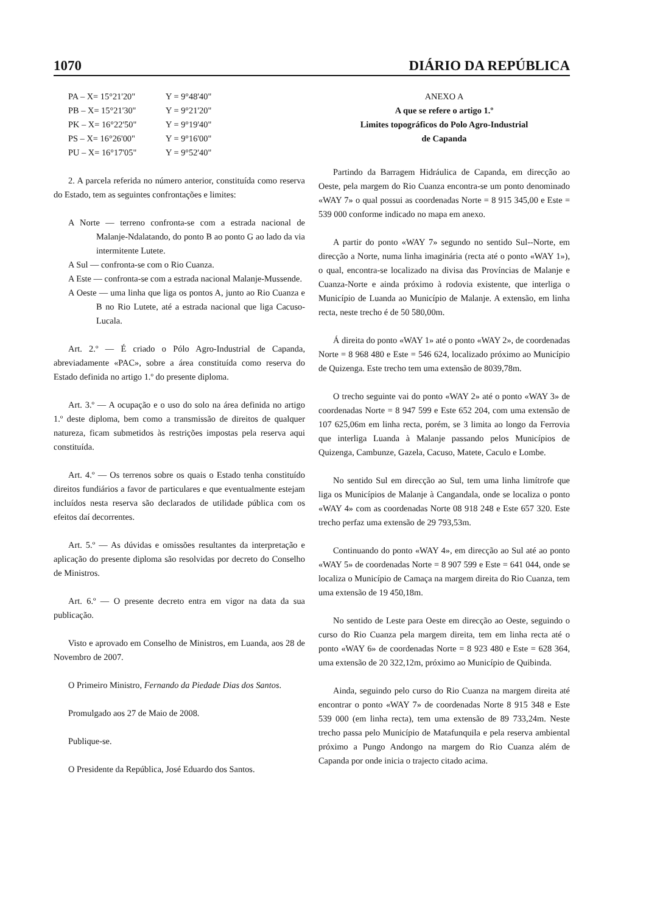1070 DIÁRIO DA REPÚBLICA
PA – X= 15°21'20" Y = 9°48'40"
PB – X= 15°21'30" Y = 9°21'20"
PK – X= 16°22'50" Y = 9°19'40"
PS – X= 16°26'00" Y = 9°16'00"
PU – X= 16°17'05" Y = 9°52'40"
2. A parcela referida no número anterior, constituída como reserva do Estado, tem as seguintes confrontações e limites:
A Norte — terreno confronta-se com a estrada nacional de Malanje-Ndalatando, do ponto B ao ponto G ao lado da via intermitente Lutete.
A Sul — confronta-se com o Rio Cuanza.
A Este — confronta-se com a estrada nacional Malanje-Mussende.
A Oeste — uma linha que liga os pontos A, junto ao Rio Cuanza e B no Rio Lutete, até a estrada nacional que liga Cacuso-Lucala.
Art. 2.º — É criado o Pólo Agro-Industrial de Capanda, abreviadamente «PAC», sobre a área constituída como reserva do Estado definida no artigo 1.º do presente diploma.
Art. 3.º — A ocupação e o uso do solo na área definida no artigo 1.º deste diploma, bem como a transmissão de direitos de qualquer natureza, ficam submetidos às restrições impostas pela reserva aqui constituída.
Art. 4.º — Os terrenos sobre os quais o Estado tenha constituído direitos fundiários a favor de particulares e que eventualmente estejam incluídos nesta reserva são declarados de utilidade pública com os efeitos daí decorrentes.
Art. 5.º — As dúvidas e omissões resultantes da interpretação e aplicação do presente diploma são resolvidas por decreto do Conselho de Ministros.
Art. 6.º — O presente decreto entra em vigor na data da sua publicação.
Visto e aprovado em Conselho de Ministros, em Luanda, aos 28 de Novembro de 2007.
O Primeiro Ministro, Fernando da Piedade Dias dos Santos.
Promulgado aos 27 de Maio de 2008.
Publique-se.
O Presidente da República, José Eduardo dos Santos.
ANEXO A
A que se refere o artigo 1.º
Limites topográficos do Polo Agro-Industrial
de Capanda
Partindo da Barragem Hidráulica de Capanda, em direcção ao Oeste, pela margem do Rio Cuanza encontra-se um ponto denominado «WAY 7» o qual possui as coordenadas Norte = 8 915 345,00 e Este = 539 000 conforme indicado no mapa em anexo.
A partir do ponto «WAY 7» segundo no sentido Sul--Norte, em direcção a Norte, numa linha imaginária (recta até o ponto «WAY 1»), o qual, encontra-se localizado na divisa das Províncias de Malanje e Cuanza-Norte e ainda próximo à rodovia existente, que interliga o Município de Luanda ao Município de Malanje. A extensão, em linha recta, neste trecho é de 50 580,00m.
Á direita do ponto «WAY 1» até o ponto «WAY 2», de coordenadas Norte = 8 968 480 e Este = 546 624, localizado próximo ao Município de Quizenga. Este trecho tem uma extensão de 8039,78m.
O trecho seguinte vai do ponto «WAY 2» até o ponto «WAY 3» de coordenadas Norte = 8 947 599 e Este 652 204, com uma extensão de 107 625,06m em linha recta, porém, se 3 limita ao longo da Ferrovia que interliga Luanda à Malanje passando pelos Municípios de Quizenga, Cambunze, Gazela, Cacuso, Matete, Caculo e Lombe.
No sentido Sul em direcção ao Sul, tem uma linha limítrofe que liga os Municípios de Malanje à Cangandala, onde se localiza o ponto «WAY 4» com as coordenadas Norte 08 918 248 e Este 657 320. Este trecho perfaz uma extensão de 29 793,53m.
Continuando do ponto «WAY 4», em direcção ao Sul até ao ponto «WAY 5» de coordenadas Norte = 8 907 599 e Este = 641 044, onde se localiza o Município de Camaça na margem direita do Rio Cuanza, tem uma extensão de 19 450,18m.
No sentido de Leste para Oeste em direcção ao Oeste, seguindo o curso do Rio Cuanza pela margem direita, tem em linha recta até o ponto «WAY 6» de coordenadas Norte = 8 923 480 e Este = 628 364, uma extensão de 20 322,12m, próximo ao Município de Quibinda.
Ainda, seguindo pelo curso do Rio Cuanza na margem direita até encontrar o ponto «WAY 7» de coordenadas Norte 8 915 348 e Este 539 000 (em linha recta), tem uma extensão de 89 733,24m. Neste trecho passa pelo Município de Matafunquila e pela reserva ambiental próximo a Pungo Andongo na margem do Rio Cuanza além de Capanda por onde inicia o trajecto citado acima.